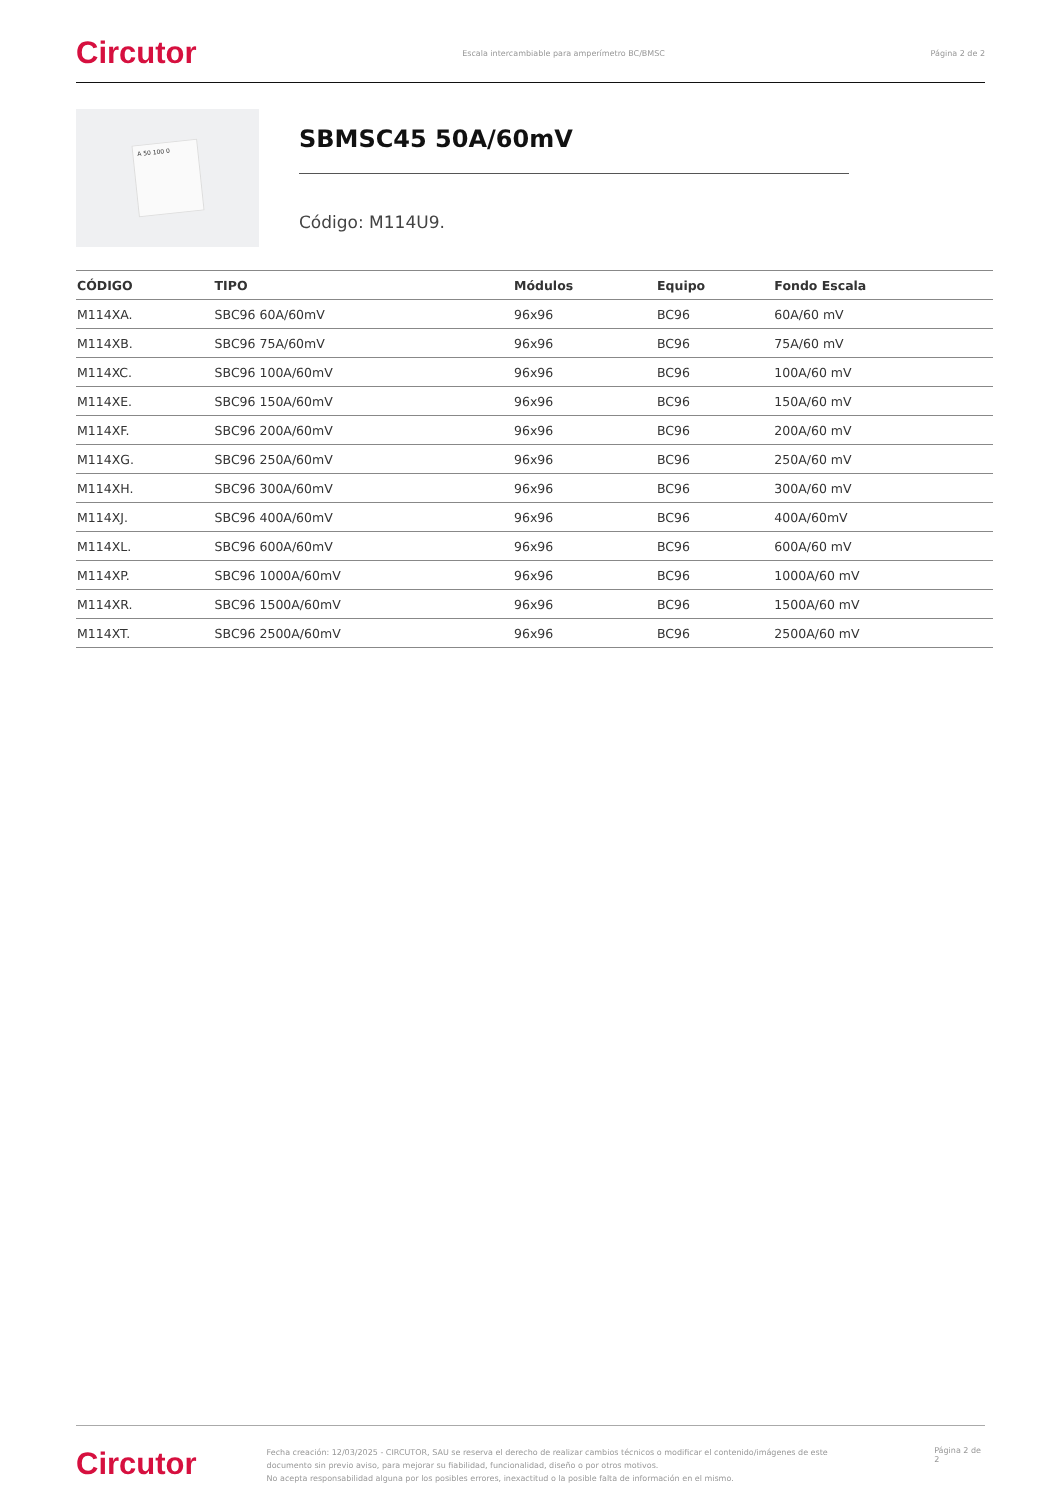Circutor Escala intercambiable para amperímetro BC/BMSC Página 2 de 2
A 50 100 0
SBMSC45 50A/60mV
Código: M114U9.
| CÓDIGO | TIPO | Módulos | Equipo | Fondo Escala |
| --- | --- | --- | --- | --- |
| M114XA. | SBC96 60A/60mV | 96x96 | BC96 | 60A/60 mV |
| M114XB. | SBC96 75A/60mV | 96x96 | BC96 | 75A/60 mV |
| M114XC. | SBC96 100A/60mV | 96x96 | BC96 | 100A/60 mV |
| M114XE. | SBC96 150A/60mV | 96x96 | BC96 | 150A/60 mV |
| M114XF. | SBC96 200A/60mV | 96x96 | BC96 | 200A/60 mV |
| M114XG. | SBC96 250A/60mV | 96x96 | BC96 | 250A/60 mV |
| M114XH. | SBC96 300A/60mV | 96x96 | BC96 | 300A/60 mV |
| M114XJ. | SBC96 400A/60mV | 96x96 | BC96 | 400A/60mV |
| M114XL. | SBC96 600A/60mV | 96x96 | BC96 | 600A/60 mV |
| M114XP. | SBC96 1000A/60mV | 96x96 | BC96 | 1000A/60 mV |
| M114XR. | SBC96 1500A/60mV | 96x96 | BC96 | 1500A/60 mV |
| M114XT. | SBC96 2500A/60mV | 96x96 | BC96 | 2500A/60 mV |
Circutor Fecha creación: 12/03/2025 - CIRCUTOR, SAU se reserva el derecho de realizar cambios técnicos o modificar el contenido/imágenes de este documento sin previo aviso, para mejorar su fiabilidad, funcionalidad, diseño o por otros motivos.
No acepta responsabilidad alguna por los posibles errores, inexactitud o la posible falta de información en el mismo. Página 2 de 2